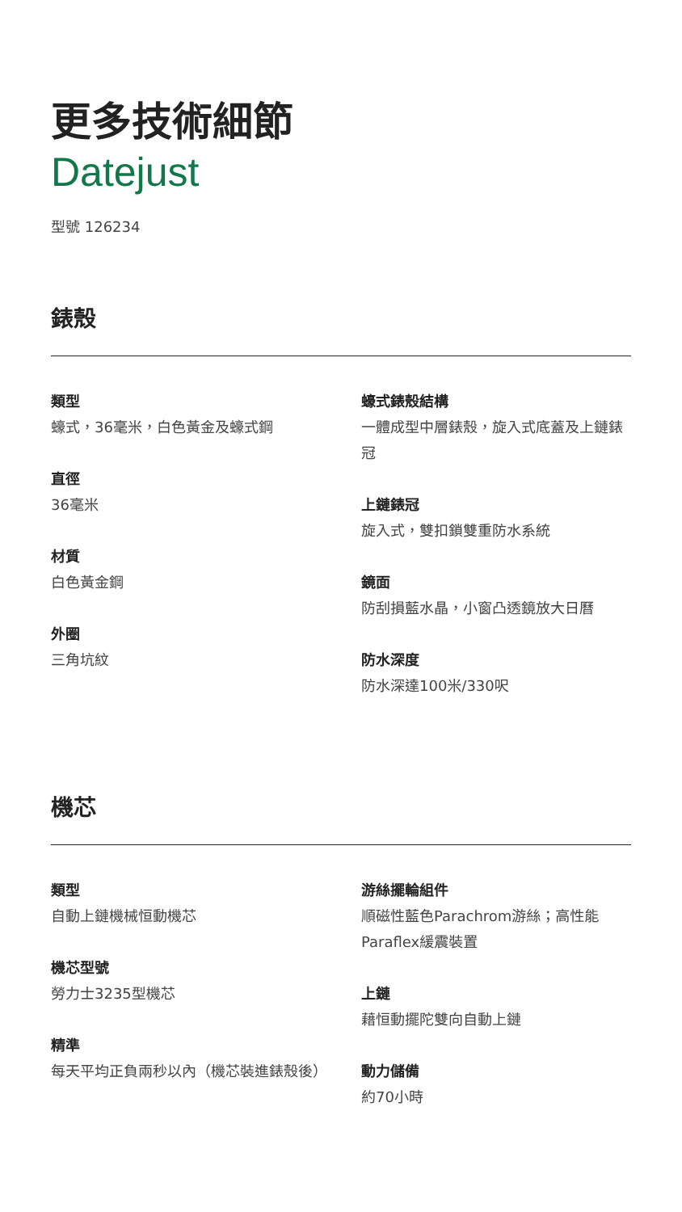更多技術細節
Datejust
型號 126234
錶殼
類型
蠔式，36毫米，白色黃金及蠔式鋼
直徑
36毫米
材質
白色黃金鋼
外圈
三角坑紋
蠔式錶殼結構
一體成型中層錶殼，旋入式底蓋及上鏈錶冠
上鏈錶冠
旋入式，雙扣鎖雙重防水系統
鏡面
防刮損藍水晶，小窗凸透鏡放大日曆
防水深度
防水深達100米/330呎
機芯
類型
自動上鏈機械恒動機芯
機芯型號
勞力士3235型機芯
精準
每天平均正負兩秒以內（機芯裝進錶殼後）
游絲擺輪組件
順磁性藍色Parachrom游絲；高性能Paraflex緩震裝置
上鏈
藉恒動擺陀雙向自動上鏈
動力儲備
約70小時